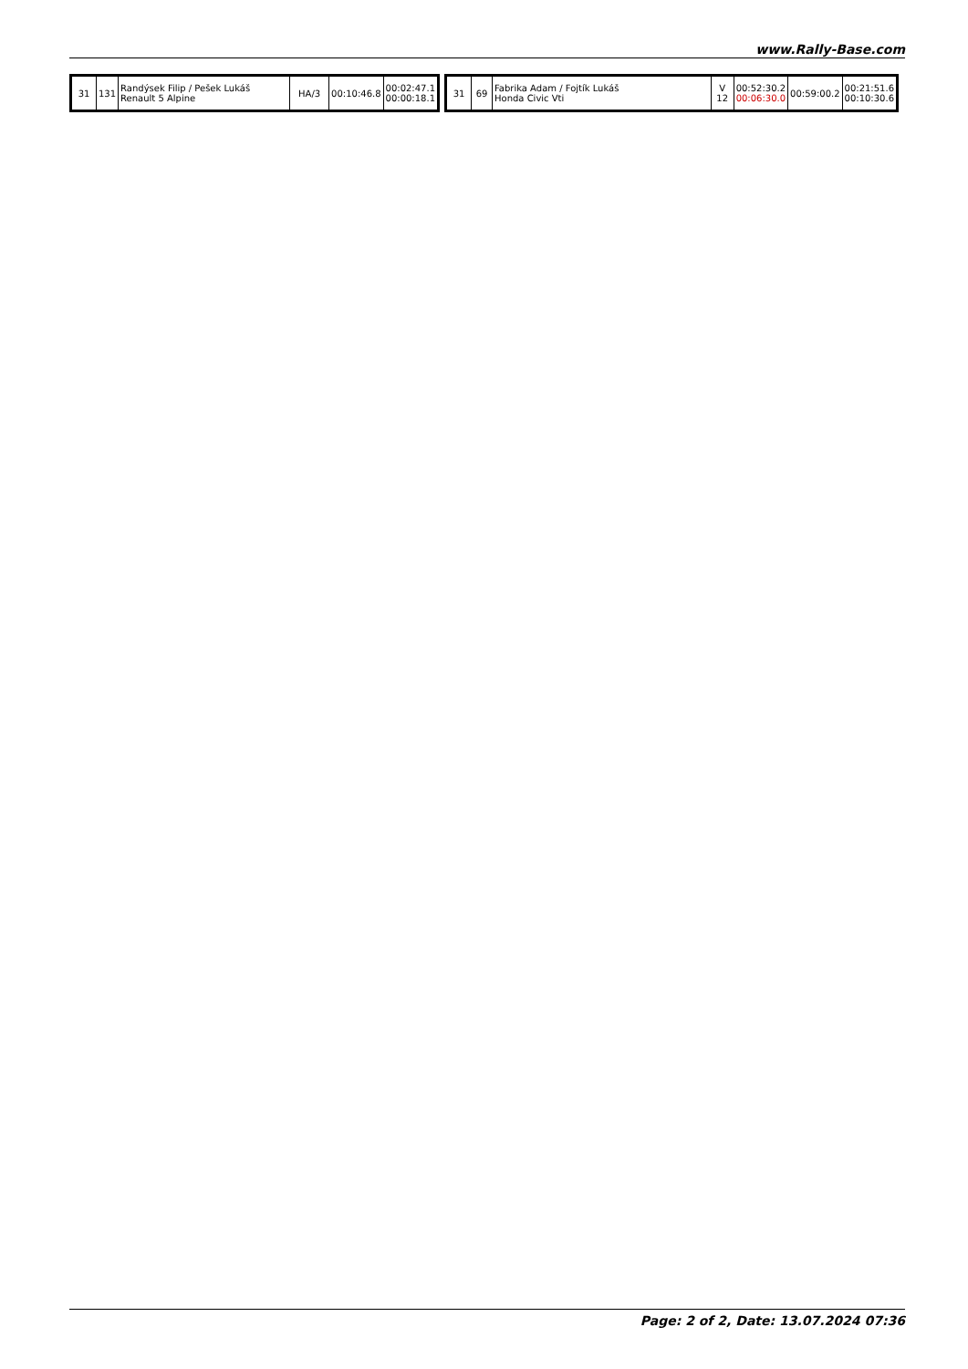www.Rally-Base.com
| 31 | 131 | Randýsek Filip / Pešek Lukáš Renault 5 Alpine | HA/3 | 00:10:46.8 | 00:02:47.1 00:00:18.1 |
| 31 | 69 | Fabrika Adam / Fojtík Lukáš Honda Civic Vti | V 12 | 00:52:30.2 00:06:30.0 | 00:59:00.2 | 00:21:51.6 00:10:30.6 |
Page: 2 of 2, Date: 13.07.2024 07:36